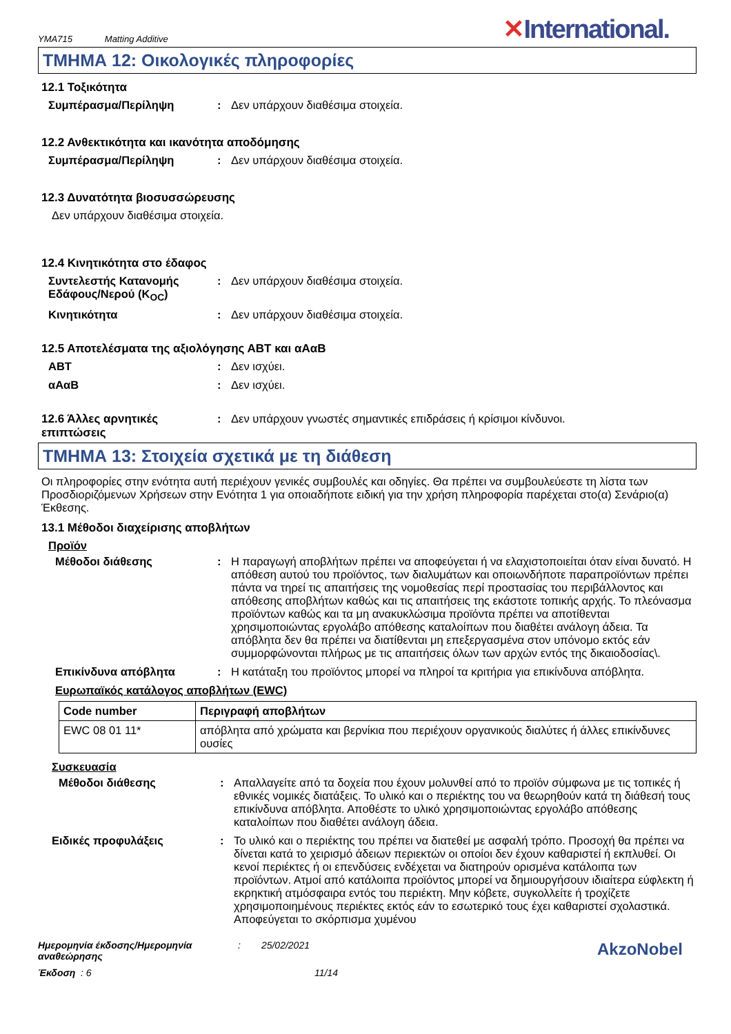YMA715 Matting Additive
✕International.
ΤΜΗΜΑ 12: Οικολογικές πληροφορίες
12.1 Τοξικότητα
Συμπέρασμα/Περίληψη : Δεν υπάρχουν διαθέσιμα στοιχεία.
12.2 Ανθεκτικότητα και ικανότητα αποδόμησης
Συμπέρασμα/Περίληψη : Δεν υπάρχουν διαθέσιμα στοιχεία.
12.3 Δυνατότητα βιοσυσσώρευσης
Δεν υπάρχουν διαθέσιμα στοιχεία.
12.4 Κινητικότητα στο έδαφος
Συντελεστής Κατανομής Εδάφους/Νερού (K<sub>OC</sub>)
: Δεν υπάρχουν διαθέσιμα στοιχεία.
Κινητικότητα : Δεν υπάρχουν διαθέσιμα στοιχεία.
12.5 Αποτελέσματα της αξιολόγησης ΑΒΤ και αΑαΒ
ΑΒΤ : Δεν ισχύει.
αΑαΒ : Δεν ισχύει.
12.6 Άλλες αρνητικές επιπτώσεις
: Δεν υπάρχουν γνωστές σημαντικές επιδράσεις ή κρίσιμοι κίνδυνοι.
ΤΜΗΜΑ 13: Στοιχεία σχετικά με τη διάθεση
Οι πληροφορίες στην ενότητα αυτή περιέχουν γενικές συμβουλές και οδηγίες. Θα πρέπει να συμβουλεύεστε τη λίστα των Προσδιοριζόμενων Χρήσεων στην Ενότητα 1 για οποιαδήποτε ειδική για την χρήση πληροφορία παρέχεται στο(α) Σενάριο(α) Έκθεσης.
13.1 Μέθοδοι διαχείρισης αποβλήτων
Προϊόν
Μέθοδοι διάθεσης : Η παραγωγή αποβλήτων πρέπει να αποφεύγεται ή να ελαχιστοποιείται όταν είναι δυνατό. Η απόθεση αυτού του προϊόντος, των διαλυμάτων και οποιωνδήποτε παραπροϊόντων πρέπει πάντα να τηρεί τις απαιτήσεις της νομοθεσίας περί προστασίας του περιβάλλοντος και απόθεσης αποβλήτων καθώς και τις απαιτήσεις της εκάστοτε τοπικής αρχής. Το πλεόνασμα προϊόντων καθώς και τα μη ανακυκλώσιμα προϊόντα πρέπει να αποτίθενται χρησιμοποιώντας εργολάβο απόθεσης καταλοίπων που διαθέτει ανάλογη άδεια. Τα απόβλητα δεν θα πρέπει να διατίθενται μη επεξεργασμένα στον υπόνομο εκτός εάν συμμορφώνονται πλήρως με τις απαιτήσεις όλων των αρχών εντός της δικαιοδοσίας\.
Επικίνδυνα απόβλητα : Η κατάταξη του προϊόντος μπορεί να πληροί τα κριτήρια για επικίνδυνα απόβλητα.
Ευρωπαϊκός κατάλογος αποβλήτων (EWC)
| Code number | Περιγραφή αποβλήτων |
| --- | --- |
| EWC 08 01 11* | απόβλητα από χρώματα και βερνίκια που περιέχουν οργανικούς διαλύτες ή άλλες επικίνδυνες ουσίες |
Συσκευασία
Μέθοδοι διάθεσης : Απαλλαγείτε από τα δοχεία που έχουν μολυνθεί από το προϊόν σύμφωνα με τις τοπικές ή εθνικές νομικές διατάξεις. Το υλικό και ο περιέκτης του να θεωρηθούν κατά τη διάθεσή τους επικίνδυνα απόβλητα. Αποθέστε το υλικό χρησιμοποιώντας εργολάβο απόθεσης καταλοίπων που διαθέτει ανάλογη άδεια.
Ειδικές προφυλάξεις : Το υλικό και ο περιέκτης του πρέπει να διατεθεί με ασφαλή τρόπο. Προσοχή θα πρέπει να δίνεται κατά το χειρισμό άδειων περιεκτών οι οποίοι δεν έχουν καθαριστεί ή εκπλυθεί. Οι κενοί περιέκτες ή οι επενδύσεις ενδέχεται να διατηρούν ορισμένα κατάλοιπα των προϊόντων. Ατμοί από κατάλοιπα προϊόντος μπορεί να δημιουργήσουν ιδιαίτερα εύφλεκτη ή εκρηκτική ατμόσφαιρα εντός του περιέκτη. Μην κόβετε, συγκολλείτε ή τροχίζετε χρησιμοποιημένους περιέκτες εκτός εάν το εσωτερικό τους έχει καθαριστεί σχολαστικά. Αποφεύγεται το σκόρπισμα χυμένου
Ημερομηνία έκδοσης/Ημερομηνία αναθεώρησης
: 25/02/2021
AkzoNobel
Έκδοση : 6 11/14